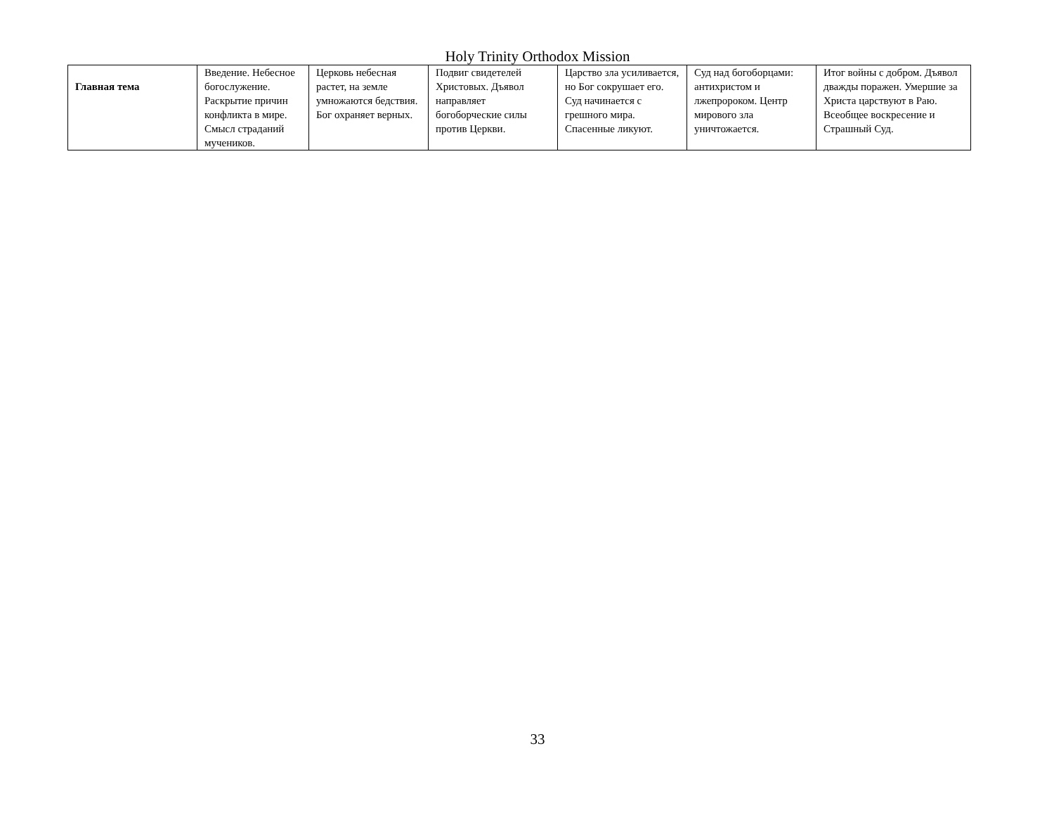Holy Trinity Orthodox Mission
| Главная тема | Введение. Небесное богослужение. Раскрытие причин конфликта в мире. Смысл страданий мучеников. | Церковь небесная растет, на земле умножаются бедствия. Бог охраняет верных. | Подвиг свидетелей Христовых. Дъявол направляет богоборческие силы против Церкви. | Царство зла усиливается, но Бог сокрушает его. Суд начинается с грешного мира. Спасенные ликуют. | Суд над богоборцами: антихристом и лжепророком. Центр мирового зла уничтожается. | Итог войны с добром. Дъявол дважды поражен. Умершие за Христа царствуют в Раю. Всеобщее воскресение и Страшный Суд. |
33